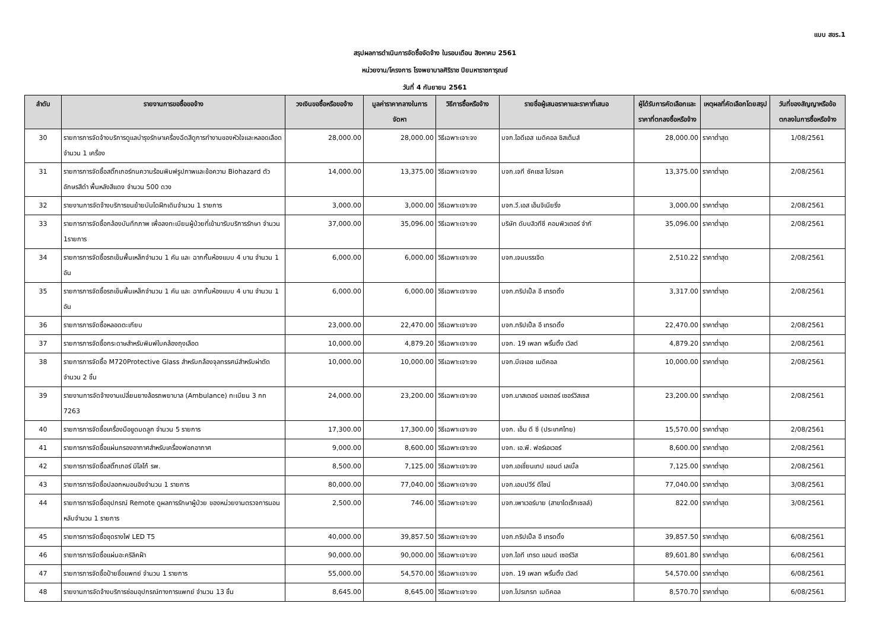แบบ สขร.1
สรุปผลการดำเนินการจัดซื้อจัดจ้าง ในรอบเดือน สิงหาคม 2561
หน่วยงาน/โครงการ โรงพยาบาลศิริราช ปิยมหาราชการุณย์
วันที่ 4 กันยายน 2561
| ลำดับ | รายงานการขอซื้อขอจ้าง | วงเงินขอซื้อหรือขอจ้าง | มูลค่าราคากลางในการจัดหา | วิธีการซื้อหรือจ้าง | รายชื่อผู้เสนอราคาและราคาที่เสนอ | ผู้ได้รับการคัดเลือกและราคาที่ตกลงซื้อหรือจ้าง | เหตุผลที่คัดเลือกโดยสรุป | วันที่ของสัญญาหรือข้อตกลงในการซื้อหรือจ้าง |
| --- | --- | --- | --- | --- | --- | --- | --- | --- |
| 30 | รายการการจัดจ้างบริการดูแลบำรุงรักษาเครื่องฉีดสีดูการทำงานของหัวใจและหลอดเลือด จำนวน 1 เครื่อง | 28,000.00 | 28,000.00 | วิธีเฉพาะเจาะจง | บจก.ไอดีเอส เมดิคอล ซิสเต็มส์ | 28,000.00 | ราคาต่ำสุด | 1/08/2561 |
| 31 | รายการการจัดซื้อสติ๊กเกอร์ทนความร้อนพิมพ์รูปภาพและข้อความ Biohazard ตัวอักษรสีดำ พื้นหลังสีแดง จำนวน 500 ดวง | 14,000.00 | 13,375.00 | วิธีเฉพาะเจาะจง | บจก.เจที ซัคเซส โปรเจค | 13,375.00 | ราคาต่ำสุด | 2/08/2561 |
| 32 | รายงานการจัดจ้างบริการขนย้ายบันไดฝึกเดินจำนวน 1 รายการ | 3,000.00 | 3,000.00 | วิธีเฉพาะเจาะจง | บจก.วี.เอส เอ็นจิเนียริ่ง | 3,000.00 | ราคาต่ำสุด | 2/08/2561 |
| 33 | รายการการจัดซื้อกล้องบันทึกภาพ เพื่อลงทะเบียนผู้ป่วยที่เข้ามารับบริการรักษา จำนวน 1รายการ | 37,000.00 | 35,096.00 | วิธีเฉพาะเจาะจง | บริษัท ดับบลิวทีซี คอมพิวเตอร์ จำกั | 35,096.00 | ราคาต่ำสุด | 2/08/2561 |
| 34 | รายการการจัดซื้อรถเข็นพื้นเหล็กจำนวน 1 คัน และ ฉากกั้นห้องแบบ 4 บาน จำนวน 1 อัน | 6,000.00 | 6,000.00 | วิธีเฉพาะเจาะจง | บจก.เจนบรรเจิด | 2,510.22 | ราคาต่ำสุด | 2/08/2561 |
| 35 | รายการการจัดซื้อรถเข็นพื้นเหล็กจำนวน 1 คัน และ ฉากกั้นห้องแบบ 4 บาน จำนวน 1 อัน | 6,000.00 | 6,000.00 | วิธีเฉพาะเจาะจง | บจก.ทริปเปิ้ล อี เทรดดิ้ง | 3,317.00 | ราคาต่ำสุด | 2/08/2561 |
| 36 | รายการการจัดซื้อหลอดตะเกียบ | 23,000.00 | 22,470.00 | วิธีเฉพาะเจาะจง | บจก.ทริปเปิ้ล อี เทรดดิ้ง | 22,470.00 | ราคาต่ำสุด | 2/08/2561 |
| 37 | รายการการจัดซื้อกระดาษสำหรับพิมพ์ใบคล้องถุงเลือด | 10,000.00 | 4,879.20 | วิธีเฉพาะเจาะจง | บจก. 19 เพลท พริ้นติ้ง เวิลด์ | 4,879.20 | ราคาต่ำสุด | 2/08/2561 |
| 38 | รายการการจัดซื้อ M720Protective Glass สำหรับกล้องจุลทรรศน์สำหรับผ่าตัด จำนวน 2 ชิ้น | 10,000.00 | 10,000.00 | วิธีเฉพาะเจาะจง | บจก.บีเจเอช เมดิคอล | 10,000.00 | ราคาต่ำสุด | 2/08/2561 |
| 39 | รายงานการจัดจ้างงานเปลี่ยนยางล้อรถพยาบาล (Ambulance) ทะเบียน 3 กท 7263 | 24,000.00 | 23,200.00 | วิธีเฉพาะเจาะจง | บจก.มาสเตอร์ มอเตอร์ เซอร์วิสเซส | 23,200.00 | ราคาต่ำสุด | 2/08/2561 |
| 40 | รายการการจัดซื้อเครื่องมือขูดมดลูก จำนวน 5 รายการ | 17,300.00 | 17,300.00 | วิธีเฉพาะเจาะจง | บจก. เอ็ม ดี ซี (ประเทศไทย) | 15,570.00 | ราคาต่ำสุด | 2/08/2561 |
| 41 | รายการการจัดซื้อแผ่นกรองอากาศสำหรับเครื่องฟอกอากาศ | 9,000.00 | 8,600.00 | วิธีเฉพาะเจาะจง | บจก. เอ.พี. ฟอร์เอเวอร์ | 8,600.00 | ราคาต่ำสุด | 2/08/2561 |
| 42 | รายการการจัดซื้อสติ๊กเกอร์ มีโลโก้ รพ. | 8,500.00 | 7,125.00 | วิธีเฉพาะเจาะจง | บจก.เอเชี่ยนเทป แอนด์ เลเบิ้ล | 7,125.00 | ราคาต่ำสุด | 2/08/2561 |
| 43 | รายการการจัดซื้อปลอกหมอนอิงจำนวน 1 รายการ | 80,000.00 | 77,040.00 | วิธีเฉพาะเจาะจง | บจก.เอมปวีร์ ดีไซน์ | 77,040.00 | ราคาต่ำสุด | 3/08/2561 |
| 44 | รายการการจัดซื้ออุปกรณ์ Remote ดูผลการรักษาผู้ป่วย ของหน่วยงานตรวจการนอนหลับจำนวน 1 รายการ | 2,500.00 | 746.00 | วิธีเฉพาะเจาะจง | บจก.เพาเวอร์บาย (สาขาไดเร็กเซลล์) | 822.00 | ราคาต่ำสุด | 3/08/2561 |
| 45 | รายการการจัดซื้อชุดรางไฟ LED T5 | 40,000.00 | 39,857.50 | วิธีเฉพาะเจาะจง | บจก.ทริปเปิ้ล อี เทรดดิ้ง | 39,857.50 | ราคาต่ำสุด | 6/08/2561 |
| 46 | รายการการจัดซื้อแผ่นอะคริลิคฝ้า | 90,000.00 | 90,000.00 | วิธีเฉพาะเจาะจง | บจก.ไอที เทรด แอนด์ เซอร์วิส | 89,601.80 | ราคาต่ำสุด | 6/08/2561 |
| 47 | รายการการจัดซื้อป้ายชื่อแพทย์ จำนวน 1 รายการ | 55,000.00 | 54,570.00 | วิธีเฉพาะเจาะจง | บจก. 19 เพลท พริ้นติ้ง เวิลด์ | 54,570.00 | ราคาต่ำสุด | 6/08/2561 |
| 48 | รายงานการจัดจ้างบริการซ่อมอุปกรณ์ทางการแพทย์ จำนวน 13 ชิ้น | 8,645.00 | 8,645.00 | วิธีเฉพาะเจาะจง | บจก.โปรเกรท เมดิคอล | 8,570.70 | ราคาต่ำสุด | 6/08/2561 |